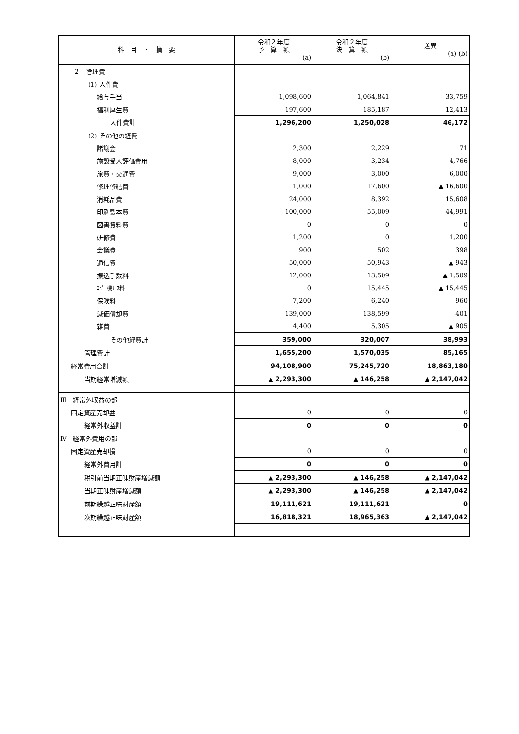| 科 目 ・ 摘 要 | 令和２年度 予 算 額 (a) | 令和２年度 決 算 額 (b) | 差異 (a)-(b) |
| --- | --- | --- | --- |
| ２ 管理費 | | | |
| (1) 人件費 | | | |
| 給与手当 | 1,098,600 | 1,064,841 | 33,759 |
| 福利厚生費 | 197,600 | 185,187 | 12,413 |
| 人件費計 | 1,296,200 | 1,250,028 | 46,172 |
| (2) その他の経費 | | | |
| 諸謝金 | 2,300 | 2,229 | 71 |
| 施設受入評価費用 | 8,000 | 3,234 | 4,766 |
| 旅費・交通費 | 9,000 | 3,000 | 6,000 |
| 修理修繕費 | 1,000 | 17,600 | ▲ 16,600 |
| 消耗品費 | 24,000 | 8,392 | 15,608 |
| 印刷製本費 | 100,000 | 55,009 | 44,991 |
| 図書資料費 | 0 | 0 | 0 |
| 研修費 | 1,200 | 0 | 1,200 |
| 会議費 | 900 | 502 | 398 |
| 通信費 | 50,000 | 50,943 | ▲ 943 |
| 振込手数料 | 12,000 | 13,509 | ▲ 1,509 |
| ｺﾋﾟｰ機ﾘｰｽ料 | 0 | 15,445 | ▲ 15,445 |
| 保険料 | 7,200 | 6,240 | 960 |
| 減価償却費 | 139,000 | 138,599 | 401 |
| 雑費 | 4,400 | 5,305 | ▲ 905 |
| その他経費計 | 359,000 | 320,007 | 38,993 |
| 管理費計 | 1,655,200 | 1,570,035 | 85,165 |
| 経常費用合計 | 94,108,900 | 75,245,720 | 18,863,180 |
| 当期経常増減額 | ▲ 2,293,300 | ▲ 146,258 | ▲ 2,147,042 |
| Ⅲ 経常外収益の部 | | | |
| 固定資産売却益 | 0 | 0 | 0 |
| 経常外収益計 | 0 | 0 | 0 |
| Ⅳ 経常外費用の部 | | | |
| 固定資産売却損 | 0 | 0 | 0 |
| 経常外費用計 | 0 | 0 | 0 |
| 税引前当期正味財産増減額 | ▲ 2,293,300 | ▲ 146,258 | ▲ 2,147,042 |
| 当期正味財産増減額 | ▲ 2,293,300 | ▲ 146,258 | ▲ 2,147,042 |
| 前期繰越正味財産額 | 19,111,621 | 19,111,621 | 0 |
| 次期繰越正味財産額 | 16,818,321 | 18,965,363 | ▲ 2,147,042 |